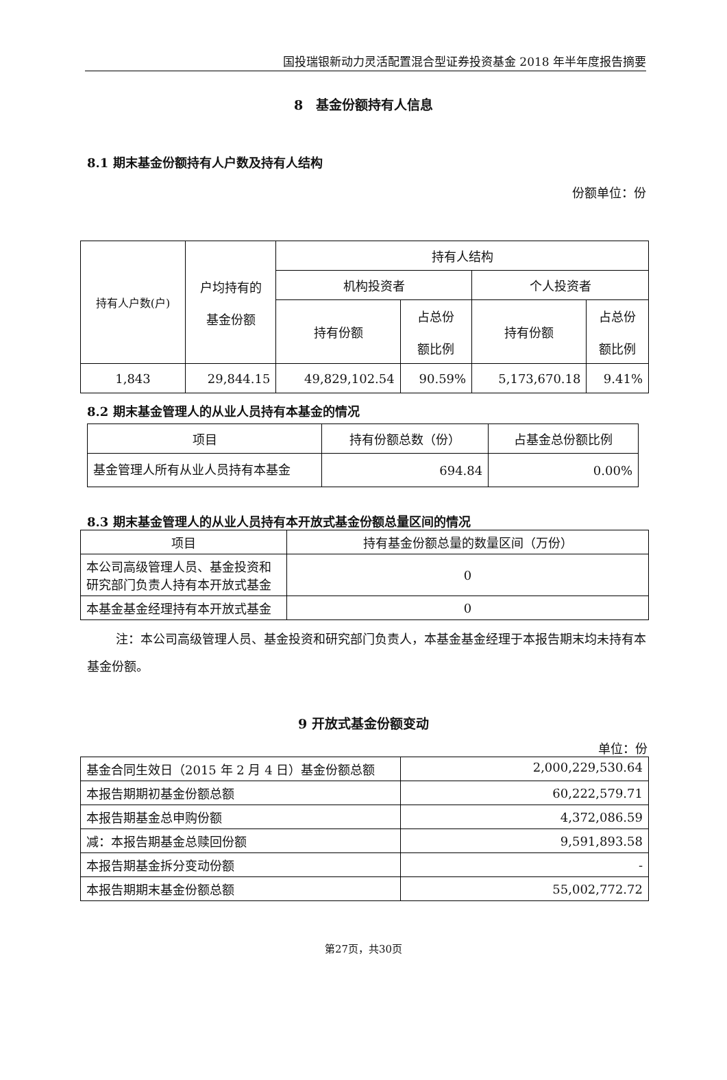国投瑞银新动力灵活配置混合型证券投资基金 2018 年半年度报告摘要
8　基金份额持有人信息
8.1 期末基金份额持有人户数及持有人结构
份额单位：份
| 持有人户数(户) | 户均持有的 基金份额 | 持有人结构 | | | |
| --- | --- | --- | --- | --- | --- |
| | | 机构投资者 | | 个人投资者 | |
| | | 持有份额 | 占总份 额比例 | 持有份额 | 占总份 额比例 |
| 1,843 | 29,844.15 | 49,829,102.54 | 90.59% | 5,173,670.18 | 9.41% |
8.2 期末基金管理人的从业人员持有本基金的情况
| 项目 | 持有份额总数（份） | 占基金总份额比例 |
| --- | --- | --- |
| 基金管理人所有从业人员持有本基金 | 694.84 | 0.00% |
8.3 期末基金管理人的从业人员持有本开放式基金份额总量区间的情况
| 项目 | 持有基金份额总量的数量区间（万份） |
| --- | --- |
| 本公司高级管理人员、基金投资和研究部门负责人持有本开放式基金 | 0 |
| 本基金基金经理持有本开放式基金 | 0 |
注：本公司高级管理人员、基金投资和研究部门负责人，本基金基金经理于本报告期末均未持有本基金份额。
9 开放式基金份额变动
单位：份
| 基金合同生效日（2015 年 2 月 4 日）基金份额总额 | 2,000,229,530.64 |
| 本报告期期初基金份额总额 | 60,222,579.71 |
| 本报告期基金总申购份额 | 4,372,086.59 |
| 减：本报告期基金总赎回份额 | 9,591,893.58 |
| 本报告期基金拆分变动份额 | - |
| 本报告期期末基金份额总额 | 55,002,772.72 |
第27页，共30页